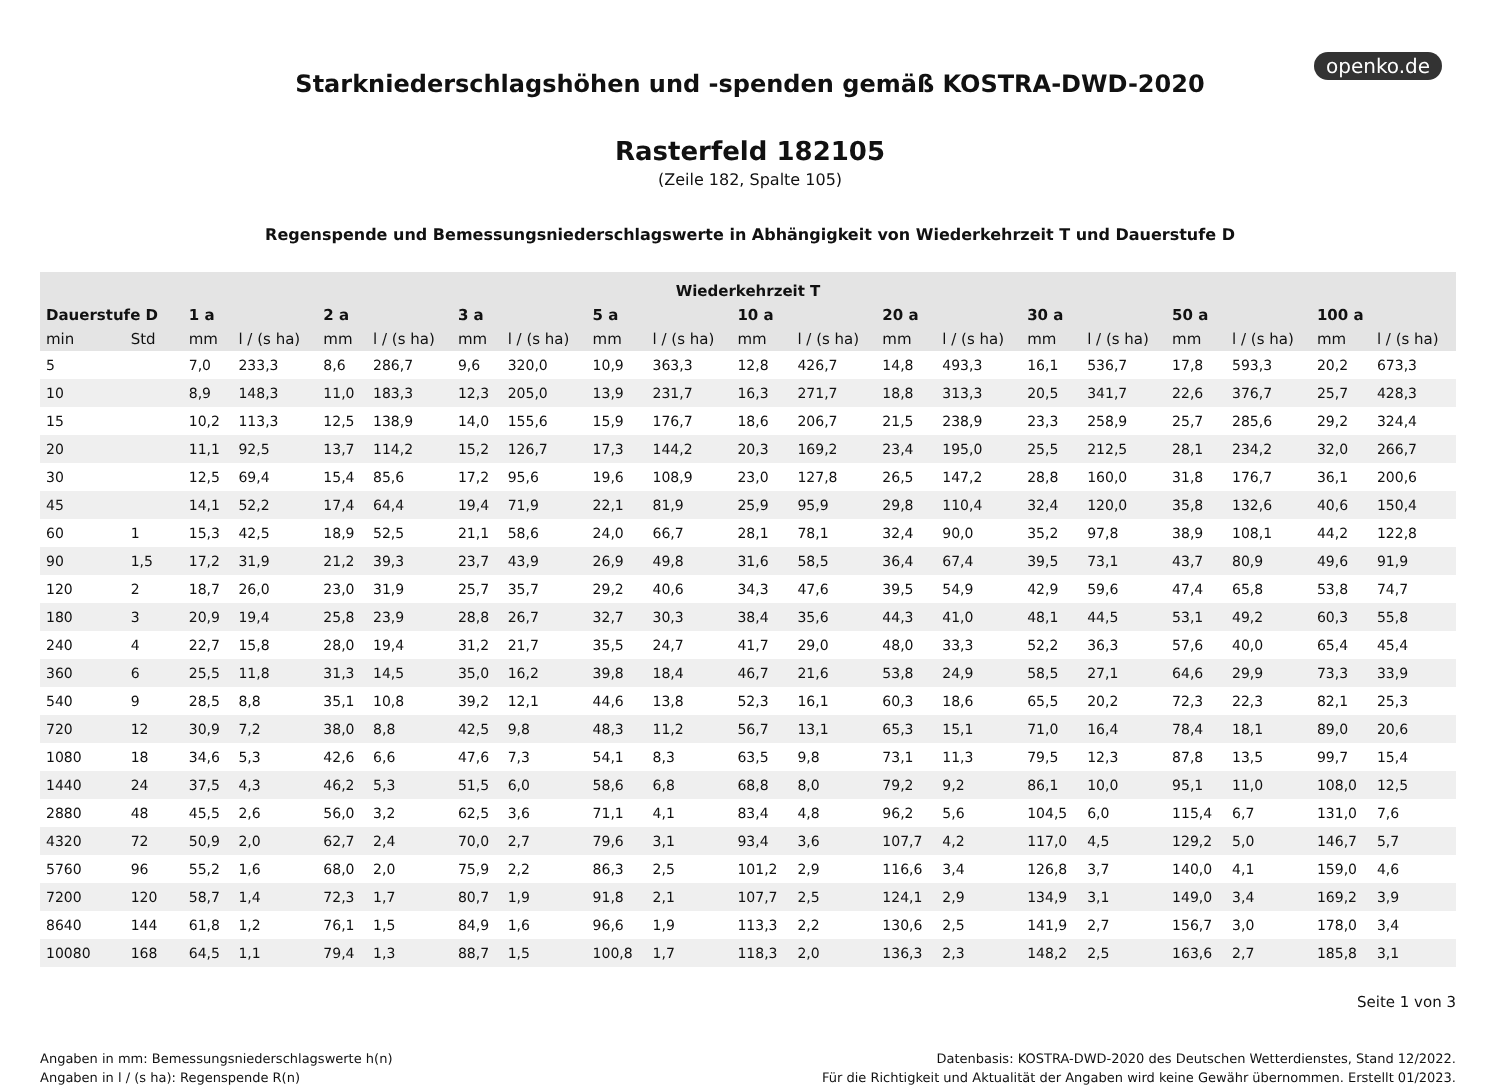openko.de
Starkniederschlagshöhen und -spenden gemäß KOSTRA-DWD-2020
Rasterfeld 182105
(Zeile 182, Spalte 105)
Regenspende und Bemessungsniederschlagswerte in Abhängigkeit von Wiederkehrzeit T und Dauerstufe D
| Wiederkehrzeit T | | | | | | | | | | | | | | | | | | | |
| --- | --- | --- | --- | --- | --- | --- | --- | --- | --- | --- | --- | --- | --- | --- | --- | --- | --- | --- | --- |
| Dauerstufe D | | 1 a | | 2 a | | 3 a | | 5 a | | 10 a | | 20 a | | 30 a | | 50 a | | 100 a | |
| min | Std | mm | l / (s ha) | mm | l / (s ha) | mm | l / (s ha) | mm | l / (s ha) | mm | l / (s ha) | mm | l / (s ha) | mm | l / (s ha) | mm | l / (s ha) | mm | l / (s ha) |
| 5 | | 7,0 | 233,3 | 8,6 | 286,7 | 9,6 | 320,0 | 10,9 | 363,3 | 12,8 | 426,7 | 14,8 | 493,3 | 16,1 | 536,7 | 17,8 | 593,3 | 20,2 | 673,3 |
| 10 | | 8,9 | 148,3 | 11,0 | 183,3 | 12,3 | 205,0 | 13,9 | 231,7 | 16,3 | 271,7 | 18,8 | 313,3 | 20,5 | 341,7 | 22,6 | 376,7 | 25,7 | 428,3 |
| 15 | | 10,2 | 113,3 | 12,5 | 138,9 | 14,0 | 155,6 | 15,9 | 176,7 | 18,6 | 206,7 | 21,5 | 238,9 | 23,3 | 258,9 | 25,7 | 285,6 | 29,2 | 324,4 |
| 20 | | 11,1 | 92,5 | 13,7 | 114,2 | 15,2 | 126,7 | 17,3 | 144,2 | 20,3 | 169,2 | 23,4 | 195,0 | 25,5 | 212,5 | 28,1 | 234,2 | 32,0 | 266,7 |
| 30 | | 12,5 | 69,4 | 15,4 | 85,6 | 17,2 | 95,6 | 19,6 | 108,9 | 23,0 | 127,8 | 26,5 | 147,2 | 28,8 | 160,0 | 31,8 | 176,7 | 36,1 | 200,6 |
| 45 | | 14,1 | 52,2 | 17,4 | 64,4 | 19,4 | 71,9 | 22,1 | 81,9 | 25,9 | 95,9 | 29,8 | 110,4 | 32,4 | 120,0 | 35,8 | 132,6 | 40,6 | 150,4 |
| 60 | 1 | 15,3 | 42,5 | 18,9 | 52,5 | 21,1 | 58,6 | 24,0 | 66,7 | 28,1 | 78,1 | 32,4 | 90,0 | 35,2 | 97,8 | 38,9 | 108,1 | 44,2 | 122,8 |
| 90 | 1,5 | 17,2 | 31,9 | 21,2 | 39,3 | 23,7 | 43,9 | 26,9 | 49,8 | 31,6 | 58,5 | 36,4 | 67,4 | 39,5 | 73,1 | 43,7 | 80,9 | 49,6 | 91,9 |
| 120 | 2 | 18,7 | 26,0 | 23,0 | 31,9 | 25,7 | 35,7 | 29,2 | 40,6 | 34,3 | 47,6 | 39,5 | 54,9 | 42,9 | 59,6 | 47,4 | 65,8 | 53,8 | 74,7 |
| 180 | 3 | 20,9 | 19,4 | 25,8 | 23,9 | 28,8 | 26,7 | 32,7 | 30,3 | 38,4 | 35,6 | 44,3 | 41,0 | 48,1 | 44,5 | 53,1 | 49,2 | 60,3 | 55,8 |
| 240 | 4 | 22,7 | 15,8 | 28,0 | 19,4 | 31,2 | 21,7 | 35,5 | 24,7 | 41,7 | 29,0 | 48,0 | 33,3 | 52,2 | 36,3 | 57,6 | 40,0 | 65,4 | 45,4 |
| 360 | 6 | 25,5 | 11,8 | 31,3 | 14,5 | 35,0 | 16,2 | 39,8 | 18,4 | 46,7 | 21,6 | 53,8 | 24,9 | 58,5 | 27,1 | 64,6 | 29,9 | 73,3 | 33,9 |
| 540 | 9 | 28,5 | 8,8 | 35,1 | 10,8 | 39,2 | 12,1 | 44,6 | 13,8 | 52,3 | 16,1 | 60,3 | 18,6 | 65,5 | 20,2 | 72,3 | 22,3 | 82,1 | 25,3 |
| 720 | 12 | 30,9 | 7,2 | 38,0 | 8,8 | 42,5 | 9,8 | 48,3 | 11,2 | 56,7 | 13,1 | 65,3 | 15,1 | 71,0 | 16,4 | 78,4 | 18,1 | 89,0 | 20,6 |
| 1080 | 18 | 34,6 | 5,3 | 42,6 | 6,6 | 47,6 | 7,3 | 54,1 | 8,3 | 63,5 | 9,8 | 73,1 | 11,3 | 79,5 | 12,3 | 87,8 | 13,5 | 99,7 | 15,4 |
| 1440 | 24 | 37,5 | 4,3 | 46,2 | 5,3 | 51,5 | 6,0 | 58,6 | 6,8 | 68,8 | 8,0 | 79,2 | 9,2 | 86,1 | 10,0 | 95,1 | 11,0 | 108,0 | 12,5 |
| 2880 | 48 | 45,5 | 2,6 | 56,0 | 3,2 | 62,5 | 3,6 | 71,1 | 4,1 | 83,4 | 4,8 | 96,2 | 5,6 | 104,5 | 6,0 | 115,4 | 6,7 | 131,0 | 7,6 |
| 4320 | 72 | 50,9 | 2,0 | 62,7 | 2,4 | 70,0 | 2,7 | 79,6 | 3,1 | 93,4 | 3,6 | 107,7 | 4,2 | 117,0 | 4,5 | 129,2 | 5,0 | 146,7 | 5,7 |
| 5760 | 96 | 55,2 | 1,6 | 68,0 | 2,0 | 75,9 | 2,2 | 86,3 | 2,5 | 101,2 | 2,9 | 116,6 | 3,4 | 126,8 | 3,7 | 140,0 | 4,1 | 159,0 | 4,6 |
| 7200 | 120 | 58,7 | 1,4 | 72,3 | 1,7 | 80,7 | 1,9 | 91,8 | 2,1 | 107,7 | 2,5 | 124,1 | 2,9 | 134,9 | 3,1 | 149,0 | 3,4 | 169,2 | 3,9 |
| 8640 | 144 | 61,8 | 1,2 | 76,1 | 1,5 | 84,9 | 1,6 | 96,6 | 1,9 | 113,3 | 2,2 | 130,6 | 2,5 | 141,9 | 2,7 | 156,7 | 3,0 | 178,0 | 3,4 |
| 10080 | 168 | 64,5 | 1,1 | 79,4 | 1,3 | 88,7 | 1,5 | 100,8 | 1,7 | 118,3 | 2,0 | 136,3 | 2,3 | 148,2 | 2,5 | 163,6 | 2,7 | 185,8 | 3,1 |
Seite 1 von 3
Angaben in mm: Bemessungsniederschlagswerte h(n)
Angaben in l / (s ha): Regenspende R(n)
Datenbasis: KOSTRA-DWD-2020 des Deutschen Wetterdienstes, Stand 12/2022.
Für die Richtigkeit und Aktualität der Angaben wird keine Gewähr übernommen. Erstellt 01/2023.